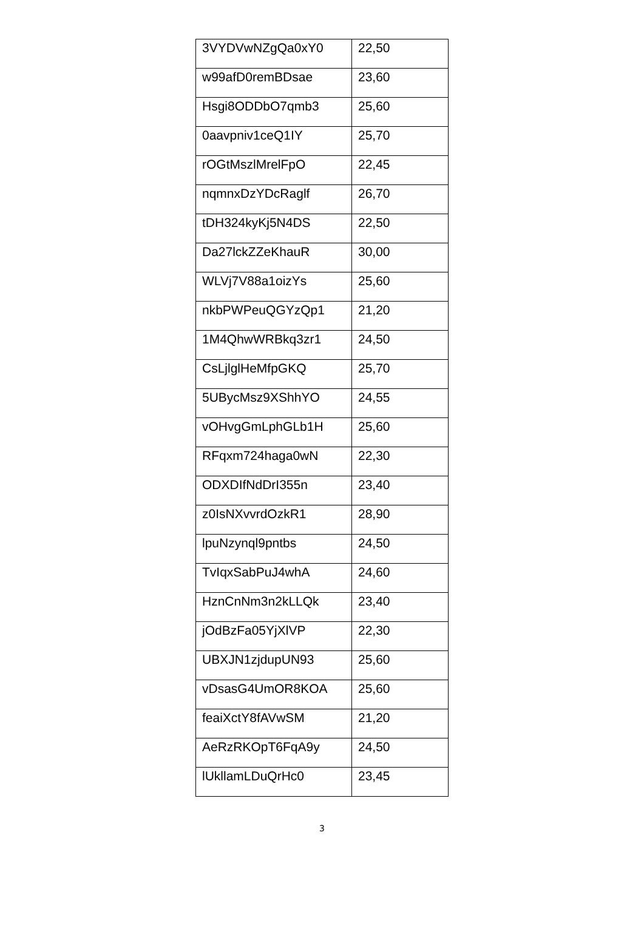| 3VYDVwNZgQa0xY0 | 22,50 |
| w99afD0remBDsae | 23,60 |
| Hsgi8ODDbO7qmb3 | 25,60 |
| 0aavpniv1ceQ1IY | 25,70 |
| rOGtMszlMrelFpO | 22,45 |
| nqmnxDzYDcRaglf | 26,70 |
| tDH324kyKj5N4DS | 22,50 |
| Da27lckZZeKhauR | 30,00 |
| WLVj7V88a1oizYs | 25,60 |
| nkbPWPeuQGYzQp1 | 21,20 |
| 1M4QhwWRBkq3zr1 | 24,50 |
| CsLjlglHeMfpGKQ | 25,70 |
| 5UBycMsz9XShhYO | 24,55 |
| vOHvgGmLphGLb1H | 25,60 |
| RFqxm724haga0wN | 22,30 |
| ODXDIfNdDrI355n | 23,40 |
| z0IsNXvvrdOzkR1 | 28,90 |
| lpuNzynql9pntbs | 24,50 |
| TvIqxSabPuJ4whA | 24,60 |
| HznCnNm3n2kLLQk | 23,40 |
| jOdBzFa05YjXlVP | 22,30 |
| UBXJN1zjdupUN93 | 25,60 |
| vDsasG4UmOR8KOA | 25,60 |
| feaiXctY8fAVwSM | 21,20 |
| AeRzRKOpT6FqA9y | 24,50 |
| lUkllamLDuQrHc0 | 23,45 |
3